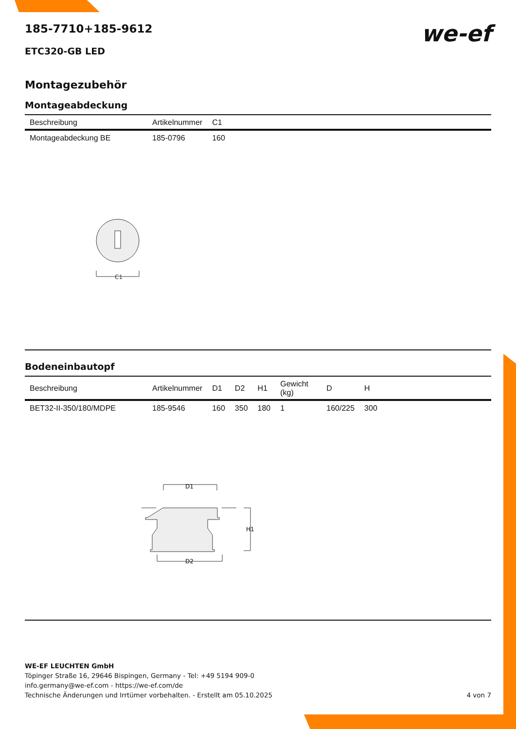we-ef
185-7710+185-9612
ETC320-GB LED
Montagezubehör
Montageabdeckung
| Beschreibung | Artikelnummer | C1 |
| --- | --- | --- |
| Montageabdeckung BE | 185-0796 | 160 |
C1
Bodeneinbautopf
| Beschreibung | Artikelnummer | D1 | D2 | H1 | Gewicht (kg) | D | H |
| --- | --- | --- | --- | --- | --- | --- | --- |
| BET32-II-350/180/MDPE | 185-9546 | 160 | 350 | 180 | 1 | 160/225 | 300 |
D1
H1
D2
WE-EF LEUCHTEN GmbH
Töpinger Straße 16, 29646 Bispingen, Germany - Tel: +49 5194 909-0
info.germany@we-ef.com - https://we-ef.com/de
Technische Änderungen und Irrtümer vorbehalten. - Erstellt am 05.10.2025 4 von 7